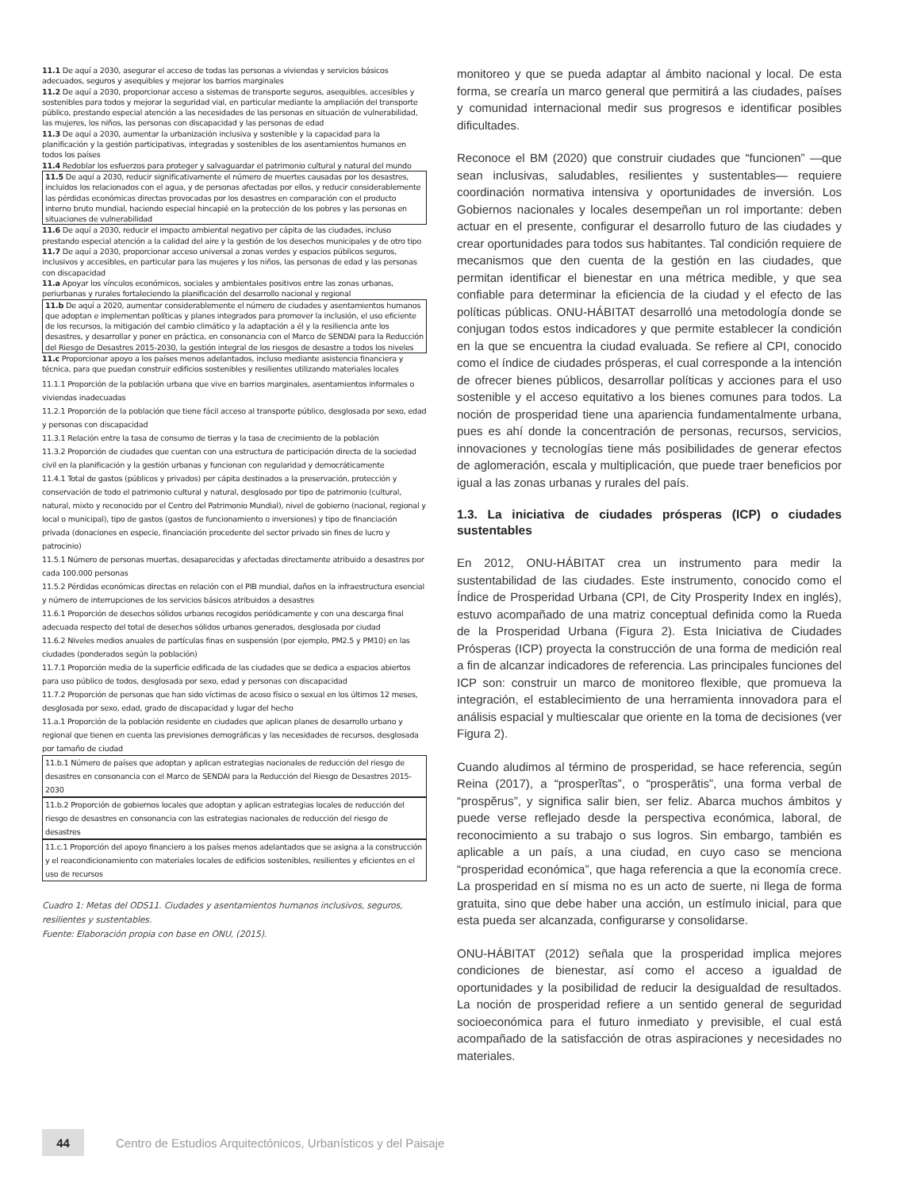11.1 De aquí a 2030, asegurar el acceso de todas las personas a viviendas y servicios básicos adecuados, seguros y asequibles y mejorar los barrios marginales
11.2 De aquí a 2030, proporcionar acceso a sistemas de transporte seguros, asequibles, accesibles y sostenibles para todos y mejorar la seguridad vial, en particular mediante la ampliación del transporte público, prestando especial atención a las necesidades de las personas en situación de vulnerabilidad, las mujeres, los niños, las personas con discapacidad y las personas de edad
11.3 De aquí a 2030, aumentar la urbanización inclusiva y sostenible y la capacidad para la planificación y la gestión participativas, integradas y sostenibles de los asentamientos humanos en todos los países
11.4 Redoblar los esfuerzos para proteger y salvaguardar el patrimonio cultural y natural del mundo
11.5 De aquí a 2030, reducir significativamente el número de muertes causadas por los desastres, incluidos los relacionados con el agua, y de personas afectadas por ellos, y reducir considerablemente las pérdidas económicas directas provocadas por los desastres en comparación con el producto interno bruto mundial, haciendo especial hincapié en la protección de los pobres y las personas en situaciones de vulnerabilidad
11.6 De aquí a 2030, reducir el impacto ambiental negativo per cápita de las ciudades, incluso prestando especial atención a la calidad del aire y la gestión de los desechos municipales y de otro tipo
11.7 De aquí a 2030, proporcionar acceso universal a zonas verdes y espacios públicos seguros, inclusivos y accesibles, en particular para las mujeres y los niños, las personas de edad y las personas con discapacidad
11.a Apoyar los vínculos económicos, sociales y ambientales positivos entre las zonas urbanas, periurbanas y rurales fortaleciendo la planificación del desarrollo nacional y regional
11.b De aquí a 2020, aumentar considerablemente el número de ciudades y asentamientos humanos que adoptan e implementan políticas y planes integrados para promover la inclusión, el uso eficiente de los recursos, la mitigación del cambio climático y la adaptación a él y la resiliencia ante los desastres, y desarrollar y poner en práctica, en consonancia con el Marco de SENDAI para la Reducción del Riesgo de Desastres 2015-2030, la gestión integral de los riesgos de desastre a todos los niveles
11.c Proporcionar apoyo a los países menos adelantados, incluso mediante asistencia financiera y técnica, para que puedan construir edificios sostenibles y resilientes utilizando materiales locales
11.1.1 Proporción de la población urbana que vive en barrios marginales, asentamientos informales o viviendas inadecuadas
11.2.1 Proporción de la población que tiene fácil acceso al transporte público, desglosada por sexo, edad y personas con discapacidad
11.3.1 Relación entre la tasa de consumo de tierras y la tasa de crecimiento de la población
11.3.2 Proporción de ciudades que cuentan con una estructura de participación directa de la sociedad civil en la planificación y la gestión urbanas y funcionan con regularidad y democráticamente
11.4.1 Total de gastos (públicos y privados) per cápita destinados a la preservación, protección y conservación de todo el patrimonio cultural y natural, desglosado por tipo de patrimonio (cultural, natural, mixto y reconocido por el Centro del Patrimonio Mundial), nivel de gobierno (nacional, regional y local o municipal), tipo de gastos (gastos de funcionamiento o inversiones) y tipo de financiación privada (donaciones en especie, financiación procedente del sector privado sin fines de lucro y patrocinio)
11.5.1 Número de personas muertas, desaparecidas y afectadas directamente atribuido a desastres por cada 100.000 personas
11.5.2 Pérdidas económicas directas en relación con el PIB mundial, daños en la infraestructura esencial y número de interrupciones de los servicios básicos atribuidos a desastres
11.6.1 Proporción de desechos sólidos urbanos recogidos periódicamente y con una descarga final adecuada respecto del total de desechos sólidos urbanos generados, desglosada por ciudad
11.6.2 Niveles medios anuales de partículas finas en suspensión (por ejemplo, PM2.5 y PM10) en las ciudades (ponderados según la población)
11.7.1 Proporción media de la superficie edificada de las ciudades que se dedica a espacios abiertos para uso público de todos, desglosada por sexo, edad y personas con discapacidad
11.7.2 Proporción de personas que han sido víctimas de acoso físico o sexual en los últimos 12 meses, desglosada por sexo, edad, grado de discapacidad y lugar del hecho
11.a.1 Proporción de la población residente en ciudades que aplican planes de desarrollo urbano y regional que tienen en cuenta las previsiones demográficas y las necesidades de recursos, desglosada por tamaño de ciudad
11.b.1 Número de países que adoptan y aplican estrategias nacionales de reducción del riesgo de desastres en consonancia con el Marco de SENDAI para la Reducción del Riesgo de Desastres 2015-2030
11.b.2 Proporción de gobiernos locales que adoptan y aplican estrategias locales de reducción del riesgo de desastres en consonancia con las estrategias nacionales de reducción del riesgo de desastres
11.c.1 Proporción del apoyo financiero a los países menos adelantados que se asigna a la construcción y el reacondicionamiento con materiales locales de edificios sostenibles, resilientes y eficientes en el uso de recursos
Cuadro 1: Metas del ODS11. Ciudades y asentamientos humanos inclusivos, seguros, resilientes y sustentables.
Fuente: Elaboración propia con base en ONU, (2015).
monitoreo y que se pueda adaptar al ámbito nacional y local. De esta forma, se crearía un marco general que permitirá a las ciudades, países y comunidad internacional medir sus progresos e identificar posibles dificultades.
Reconoce el BM (2020) que construir ciudades que “funcionen” —que sean inclusivas, saludables, resilientes y sustentables— requiere coordinación normativa intensiva y oportunidades de inversión. Los Gobiernos nacionales y locales desempeñan un rol importante: deben actuar en el presente, configurar el desarrollo futuro de las ciudades y crear oportunidades para todos sus habitantes. Tal condición requiere de mecanismos que den cuenta de la gestión en las ciudades, que permitan identificar el bienestar en una métrica medible, y que sea confiable para determinar la eficiencia de la ciudad y el efecto de las políticas públicas. ONU-HÁBITAT desarrolló una metodología donde se conjugan todos estos indicadores y que permite establecer la condición en la que se encuentra la ciudad evaluada. Se refiere al CPI, conocido como el índice de ciudades prósperas, el cual corresponde a la intención de ofrecer bienes públicos, desarrollar políticas y acciones para el uso sostenible y el acceso equitativo a los bienes comunes para todos. La noción de prosperidad tiene una apariencia fundamentalmente urbana, pues es ahí donde la concentración de personas, recursos, servicios, innovaciones y tecnologías tiene más posibilidades de generar efectos de aglomeración, escala y multiplicación, que puede traer beneficios por igual a las zonas urbanas y rurales del país.
1.3. La iniciativa de ciudades prósperas (ICP) o ciudades sustentables
En 2012, ONU-HÁBITAT crea un instrumento para medir la sustentabilidad de las ciudades. Este instrumento, conocido como el Índice de Prosperidad Urbana (CPI, de City Prosperity Index en inglés), estuvo acompañado de una matriz conceptual definida como la Rueda de la Prosperidad Urbana (Figura 2). Esta Iniciativa de Ciudades Prósperas (ICP) proyecta la construcción de una forma de medición real a fin de alcanzar indicadores de referencia. Las principales funciones del ICP son: construir un marco de monitoreo flexible, que promueva la integración, el establecimiento de una herramienta innovadora para el análisis espacial y multiescalar que oriente en la toma de decisiones (ver Figura 2).
Cuando aludimos al término de prosperidad, se hace referencia, según Reina (2017), a “prosperĭtas”, o “prosperātis”, una forma verbal de “prospĕrus”, y significa salir bien, ser feliz. Abarca muchos ámbitos y puede verse reflejado desde la perspectiva económica, laboral, de reconocimiento a su trabajo o sus logros. Sin embargo, también es aplicable a un país, a una ciudad, en cuyo caso se menciona “prosperidad económica”, que haga referencia a que la economía crece. La prosperidad en sí misma no es un acto de suerte, ni llega de forma gratuita, sino que debe haber una acción, un estímulo inicial, para que esta pueda ser alcanzada, configurarse y consolidarse.
ONU-HÁBITAT (2012) señala que la prosperidad implica mejores condiciones de bienestar, así como el acceso a igualdad de oportunidades y la posibilidad de reducir la desigualdad de resultados. La noción de prosperidad refiere a un sentido general de seguridad socioeconómica para el futuro inmediato y previsible, el cual está acompañado de la satisfacción de otras aspiraciones y necesidades no materiales.
44
Centro de Estudios Arquitectónicos, Urbanísticos y del Paisaje